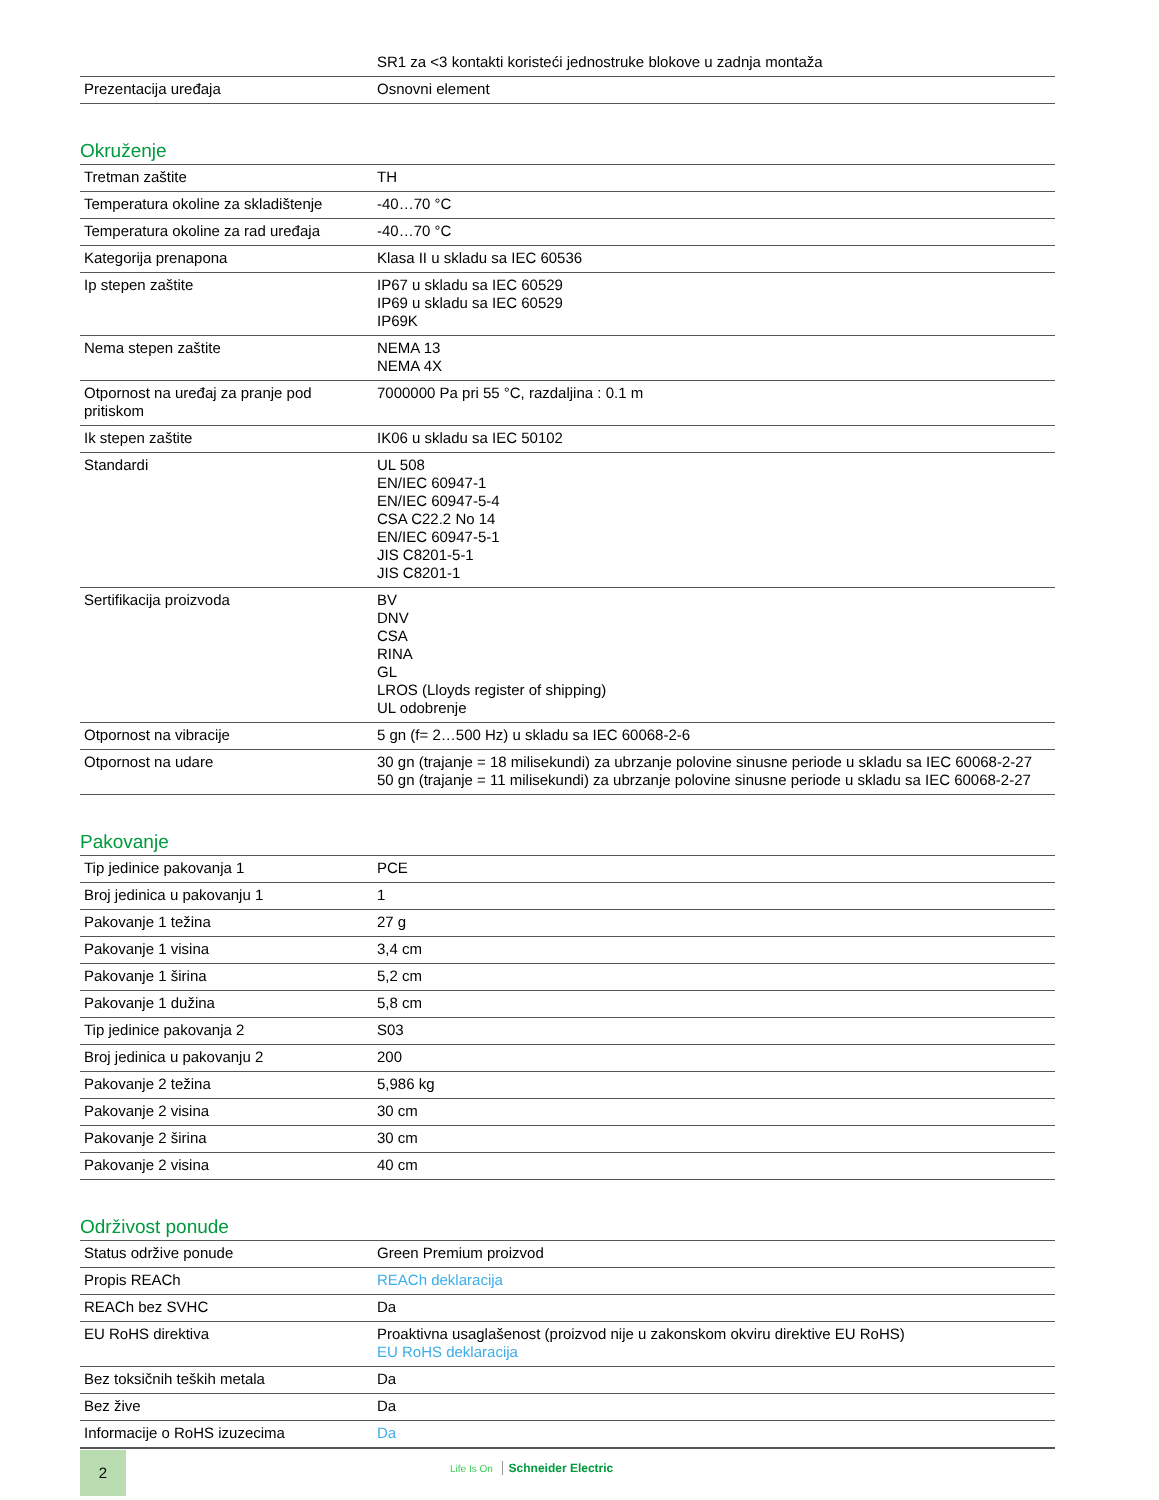| | SR1 za <3 kontakti koristeći jednostruke blokove u zadnja montaža |
| Prezentacija uređaja | Osnovni element |
Okruženje
| Tretman zaštite | TH |
| Temperatura okoline za skladištenje | -40…70 °C |
| Temperatura okoline za rad uređaja | -40…70 °C |
| Kategorija prenapona | Klasa II u skladu sa IEC 60536 |
| Ip stepen zaštite | IP67 u skladu sa IEC 60529 IP69 u skladu sa IEC 60529 IP69K |
| Nema stepen zaštite | NEMA 13 NEMA 4X |
| Otpornost na uređaj za pranje pod pritiskom | 7000000 Pa pri 55 °C, razdaljina : 0.1 m |
| Ik stepen zaštite | IK06 u skladu sa IEC 50102 |
| Standardi | UL 508 EN/IEC 60947-1 EN/IEC 60947-5-4 CSA C22.2 No 14 EN/IEC 60947-5-1 JIS C8201-5-1 JIS C8201-1 |
| Sertifikacija proizvoda | BV DNV CSA RINA GL LROS (Lloyds register of shipping) UL odobrenje |
| Otpornost na vibracije | 5 gn (f= 2…500 Hz) u skladu sa IEC 60068-2-6 |
| Otpornost na udare | 30 gn (trajanje = 18 milisekundi) za ubrzanje polovine sinusne periode u skladu sa IEC 60068-2-27 50 gn (trajanje = 11 milisekundi) za ubrzanje polovine sinusne periode u skladu sa IEC 60068-2-27 |
Pakovanje
| Tip jedinice pakovanja 1 | PCE |
| Broj jedinica u pakovanju 1 | 1 |
| Pakovanje 1 težina | 27 g |
| Pakovanje 1 visina | 3,4 cm |
| Pakovanje 1 širina | 5,2 cm |
| Pakovanje 1 dužina | 5,8 cm |
| Tip jedinice pakovanja 2 | S03 |
| Broj jedinica u pakovanju 2 | 200 |
| Pakovanje 2 težina | 5,986 kg |
| Pakovanje 2 visina | 30 cm |
| Pakovanje 2 širina | 30 cm |
| Pakovanje 2 visina | 40 cm |
Održivost ponude
| Status održive ponude | Green Premium proizvod |
| Propis REACh | REACh deklaracija |
| REACh bez SVHC | Da |
| EU RoHS direktiva | Proaktivna usaglašenost (proizvod nije u zakonskom okviru direktive EU RoHS) EU RoHS deklaracija |
| Bez toksičnih teških metala | Da |
| Bez žive | Da |
| Informacije o RoHS izuzecima | Da |
2 Life Is On Schneider Electric